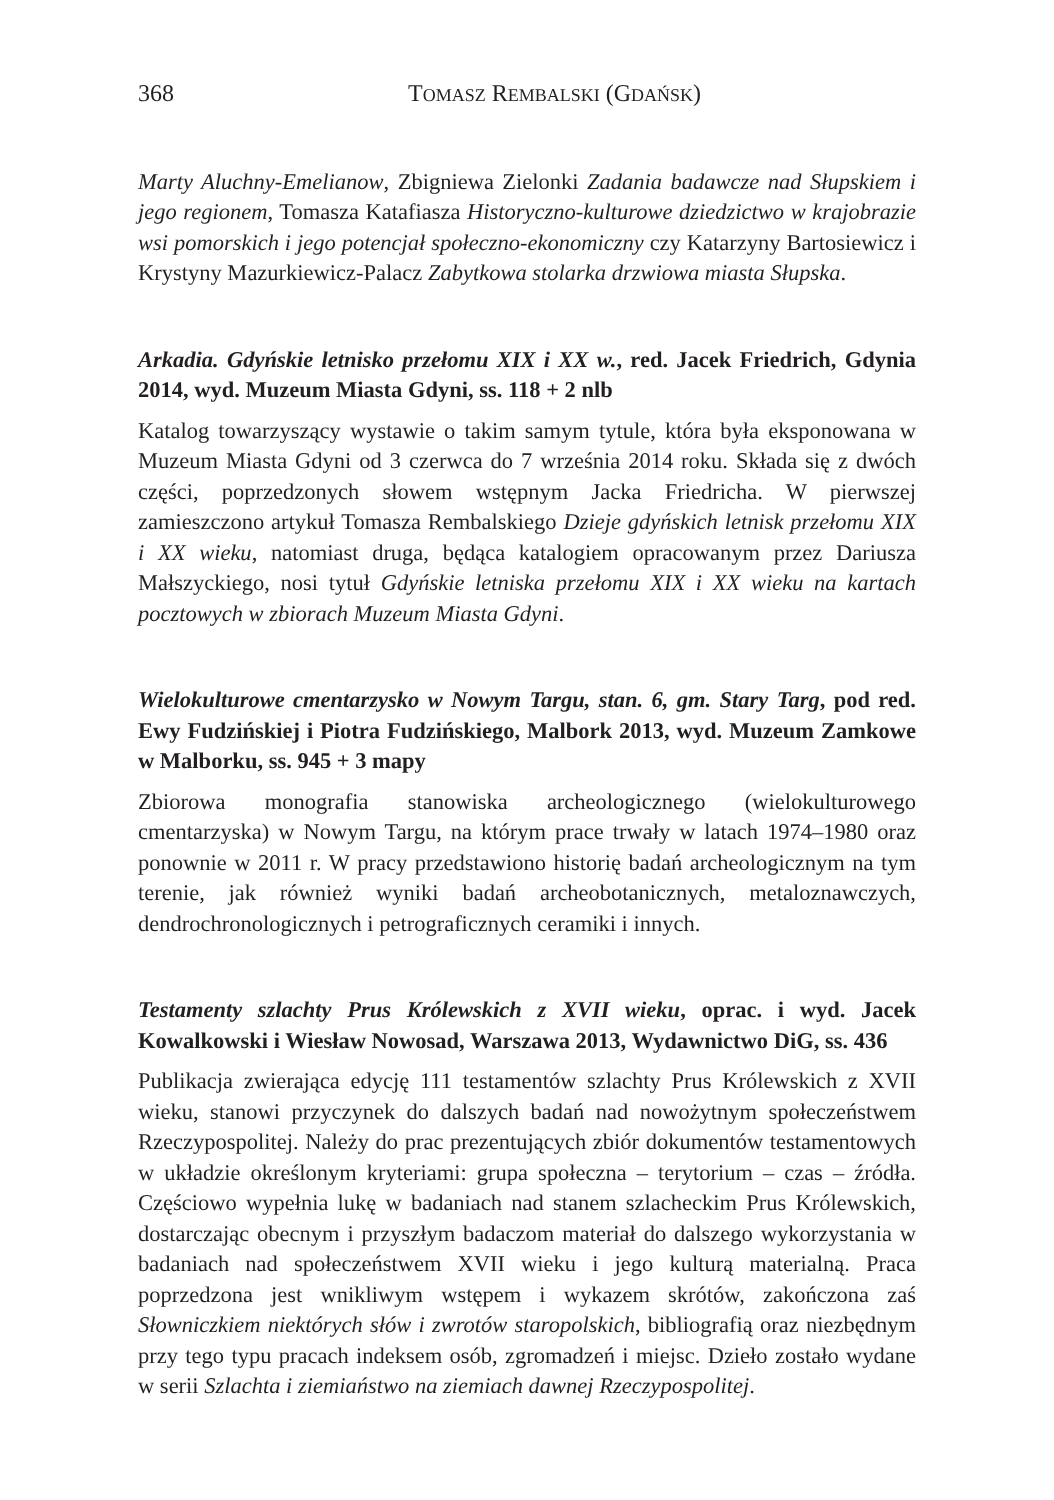368 TOMASZ REMBALSKI (GDAŃSK)
Marty Aluchny-Emelianow, Zbigniewa Zielonki Zadania badawcze nad Słupskiem i jego regionem, Tomasza Katafiasza Historyczno-kulturowe dziedzictwo w krajobrazie wsi pomorskich i jego potencjał społeczno-ekonomiczny czy Katarzyny Bartosiewicz i Krystyny Mazurkiewicz-Palacz Zabytkowa stolarka drzwiowa miasta Słupska.
Arkadia. Gdyńskie letnisko przełomu XIX i XX w., red. Jacek Friedrich, Gdynia 2014, wyd. Muzeum Miasta Gdyni, ss. 118 + 2 nlb
Katalog towarzyszący wystawie o takim samym tytule, która była eksponowana w Muzeum Miasta Gdyni od 3 czerwca do 7 września 2014 roku. Składa się z dwóch części, poprzedzonych słowem wstępnym Jacka Friedricha. W pierwszej zamieszczono artykuł Tomasza Rembalskiego Dzieje gdyńskich letnisk przełomu XIX i XX wieku, natomiast druga, będąca katalogiem opracowanym przez Dariusza Małszyckiego, nosi tytuł Gdyńskie letniska przełomu XIX i XX wieku na kartach pocztowych w zbiorach Muzeum Miasta Gdyni.
Wielokulturowe cmentarzysko w Nowym Targu, stan. 6, gm. Stary Targ, pod red. Ewy Fudzińskiej i Piotra Fudzińskiego, Malbork 2013, wyd. Muzeum Zamkowe w Malborku, ss. 945 + 3 mapy
Zbiorowa monografia stanowiska archeologicznego (wielokulturowego cmentarzyska) w Nowym Targu, na którym prace trwały w latach 1974–1980 oraz ponownie w 2011 r. W pracy przedstawiono historię badań archeologicznym na tym terenie, jak również wyniki badań archeobotanicznych, metaloznawczych, dendrochronologicznych i petrograficznych ceramiki i innych.
Testamenty szlachty Prus Królewskich z XVII wieku, oprac. i wyd. Jacek Kowalkowski i Wiesław Nowosad, Warszawa 2013, Wydawnictwo DiG, ss. 436
Publikacja zwierająca edycję 111 testamentów szlachty Prus Królewskich z XVII wieku, stanowi przyczynek do dalszych badań nad nowożytnym społeczeństwem Rzeczypospolitej. Należy do prac prezentujących zbiór dokumentów testamentowych w układzie określonym kryteriami: grupa społeczna – terytorium – czas – źródła. Częściowo wypełnia lukę w badaniach nad stanem szlacheckim Prus Królewskich, dostarczając obecnym i przyszłym badaczom materiał do dalszego wykorzystania w badaniach nad społeczeństwem XVII wieku i jego kulturą materialną. Praca poprzedzona jest wnikliwym wstępem i wykazem skrótów, zakończona zaś Słowniczkiem niektórych słów i zwrotów staropolskich, bibliografią oraz niezbędnym przy tego typu pracach indeksem osób, zgromadzeń i miejsc. Dzieło zostało wydane w serii Szlachta i ziemiaństwo na ziemiach dawnej Rzeczypospolitej.